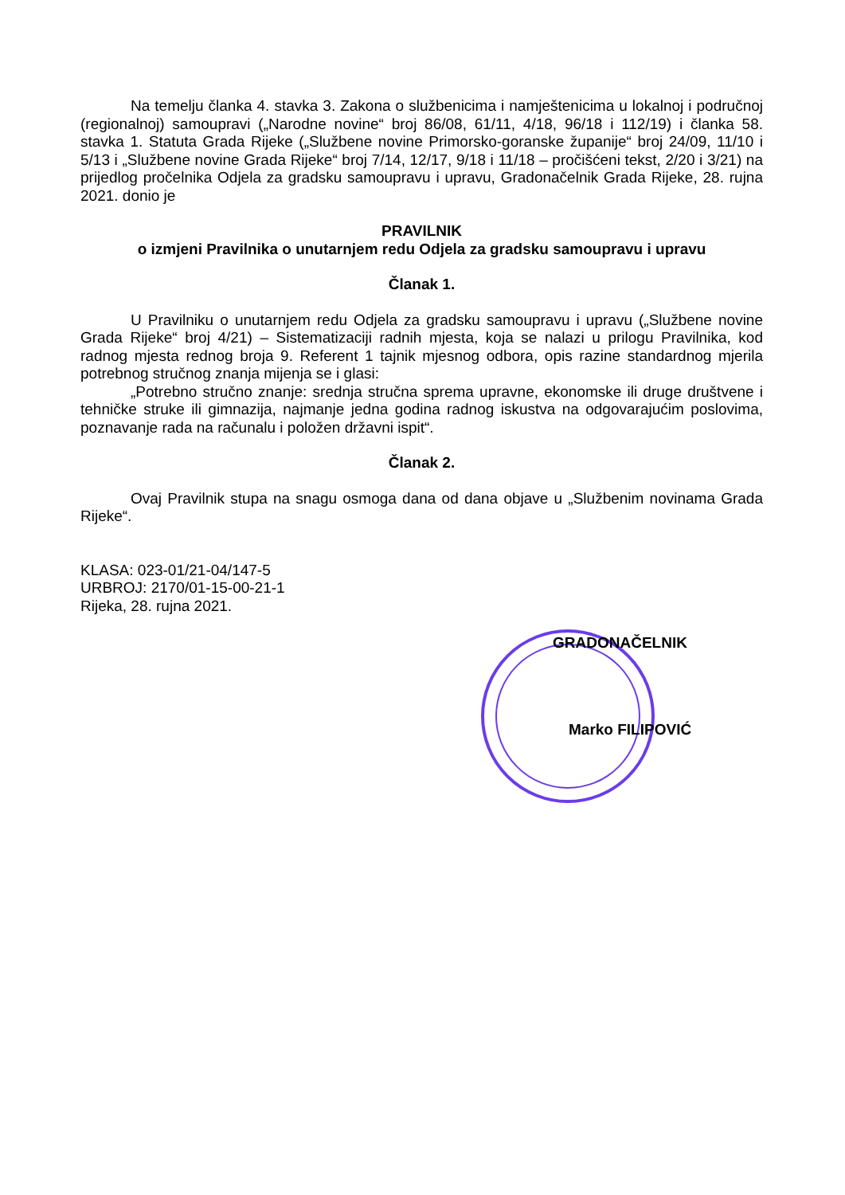Na temelju članka 4. stavka 3. Zakona o službenicima i namještenicima u lokalnoj i područnoj (regionalnoj) samoupravi („Narodne novine“ broj 86/08, 61/11, 4/18, 96/18 i 112/19) i članka 58. stavka 1. Statuta Grada Rijeke („Službene novine Primorsko-goranske županije“ broj 24/09, 11/10 i 5/13 i „Službene novine Grada Rijeke“ broj 7/14, 12/17, 9/18 i 11/18 – pročišćeni tekst, 2/20 i 3/21) na prijedlog pročelnika Odjela za gradsku samoupravu i upravu, Gradonačelnik Grada Rijeke, 28. rujna 2021. donio je
PRAVILNIK
o izmjeni Pravilnika o unutarnjem redu Odjela za gradsku samoupravu i upravu
Članak 1.
U Pravilniku o unutarnjem redu Odjela za gradsku samoupravu i upravu („Službene novine Grada Rijeke“ broj 4/21) – Sistematizaciji radnih mjesta, koja se nalazi u prilogu Pravilnika, kod radnog mjesta rednog broja 9. Referent 1 tajnik mjesnog odbora, opis razine standardnog mjerila potrebnog stručnog znanja mijenja se i glasi:
„Potrebno stručno znanje: srednja stručna sprema upravne, ekonomske ili druge društvene i tehničke struke ili gimnazija, najmanje jedna godina radnog iskustva na odgovarajućim poslovima, poznavanje rada na računalu i položen državni ispit“.
Članak 2.
Ovaj Pravilnik stupa na snagu osmoga dana od dana objave u „Službenim novinama Grada Rijeke“.
KLASA: 023-01/21-04/147-5
URBROJ: 2170/01-15-00-21-1
Rijeka, 28. rujna 2021.
GRADONAČELNIK
Marko FILIPOVIĆ